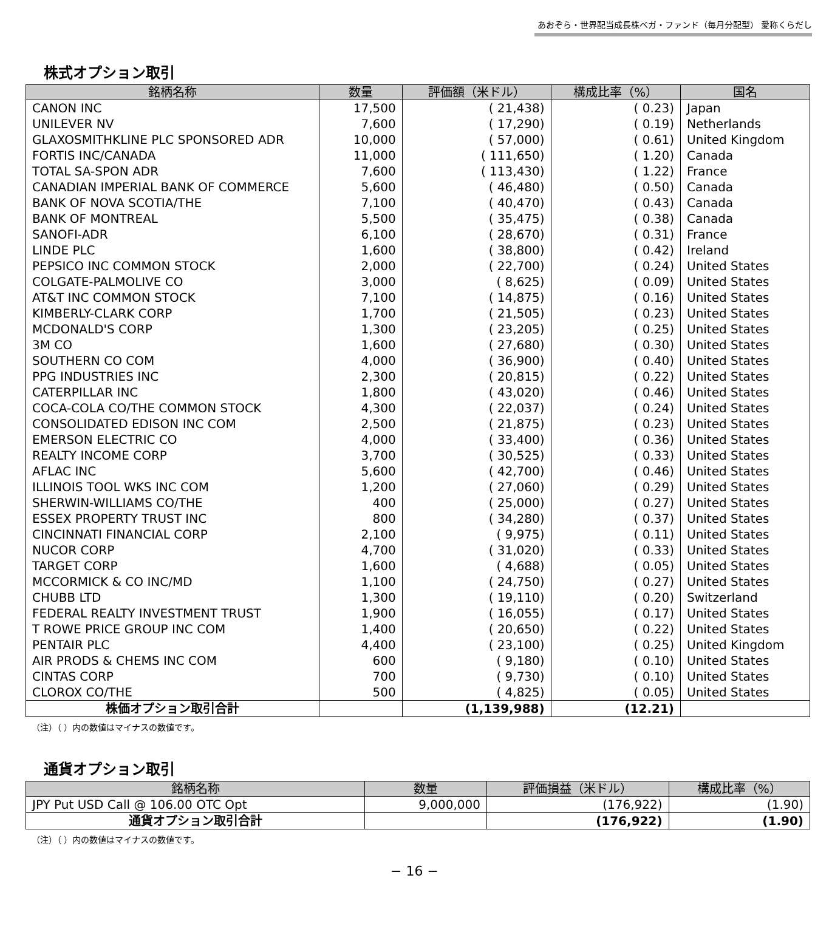あおぞら・世界配当成長株ベガ・ファンド（毎月分配型） 愛称くらだし
株式オプション取引
| 銘柄名称 | 数量 | 評価額（米ドル） | 構成比率（%） | 国名 |
| --- | --- | --- | --- | --- |
| CANON INC | 17,500 | ( 21,438) | ( 0.23) | Japan |
| UNILEVER NV | 7,600 | ( 17,290) | ( 0.19) | Netherlands |
| GLAXOSMITHKLINE PLC SPONSORED ADR | 10,000 | ( 57,000) | ( 0.61) | United Kingdom |
| FORTIS INC/CANADA | 11,000 | ( 111,650) | ( 1.20) | Canada |
| TOTAL SA-SPON ADR | 7,600 | ( 113,430) | ( 1.22) | France |
| CANADIAN IMPERIAL BANK OF COMMERCE | 5,600 | ( 46,480) | ( 0.50) | Canada |
| BANK OF NOVA SCOTIA/THE | 7,100 | ( 40,470) | ( 0.43) | Canada |
| BANK OF MONTREAL | 5,500 | ( 35,475) | ( 0.38) | Canada |
| SANOFI-ADR | 6,100 | ( 28,670) | ( 0.31) | France |
| LINDE PLC | 1,600 | ( 38,800) | ( 0.42) | Ireland |
| PEPSICO INC COMMON STOCK | 2,000 | ( 22,700) | ( 0.24) | United States |
| COLGATE-PALMOLIVE CO | 3,000 | ( 8,625) | ( 0.09) | United States |
| AT&T INC COMMON STOCK | 7,100 | ( 14,875) | ( 0.16) | United States |
| KIMBERLY-CLARK CORP | 1,700 | ( 21,505) | ( 0.23) | United States |
| MCDONALD'S CORP | 1,300 | ( 23,205) | ( 0.25) | United States |
| 3M CO | 1,600 | ( 27,680) | ( 0.30) | United States |
| SOUTHERN CO COM | 4,000 | ( 36,900) | ( 0.40) | United States |
| PPG INDUSTRIES INC | 2,300 | ( 20,815) | ( 0.22) | United States |
| CATERPILLAR INC | 1,800 | ( 43,020) | ( 0.46) | United States |
| COCA-COLA CO/THE COMMON STOCK | 4,300 | ( 22,037) | ( 0.24) | United States |
| CONSOLIDATED EDISON INC COM | 2,500 | ( 21,875) | ( 0.23) | United States |
| EMERSON ELECTRIC CO | 4,000 | ( 33,400) | ( 0.36) | United States |
| REALTY INCOME CORP | 3,700 | ( 30,525) | ( 0.33) | United States |
| AFLAC INC | 5,600 | ( 42,700) | ( 0.46) | United States |
| ILLINOIS TOOL WKS INC COM | 1,200 | ( 27,060) | ( 0.29) | United States |
| SHERWIN-WILLIAMS CO/THE | 400 | ( 25,000) | ( 0.27) | United States |
| ESSEX PROPERTY TRUST INC | 800 | ( 34,280) | ( 0.37) | United States |
| CINCINNATI FINANCIAL CORP | 2,100 | ( 9,975) | ( 0.11) | United States |
| NUCOR CORP | 4,700 | ( 31,020) | ( 0.33) | United States |
| TARGET CORP | 1,600 | ( 4,688) | ( 0.05) | United States |
| MCCORMICK & CO INC/MD | 1,100 | ( 24,750) | ( 0.27) | United States |
| CHUBB LTD | 1,300 | ( 19,110) | ( 0.20) | Switzerland |
| FEDERAL REALTY INVESTMENT TRUST | 1,900 | ( 16,055) | ( 0.17) | United States |
| T ROWE PRICE GROUP INC COM | 1,400 | ( 20,650) | ( 0.22) | United States |
| PENTAIR PLC | 4,400 | ( 23,100) | ( 0.25) | United Kingdom |
| AIR PRODS & CHEMS INC COM | 600 | ( 9,180) | ( 0.10) | United States |
| CINTAS CORP | 700 | ( 9,730) | ( 0.10) | United States |
| CLOROX CO/THE | 500 | ( 4,825) | ( 0.05) | United States |
| 株価オプション取引合計 | | (1,139,988) | (12.21) | |
（注）（ ）内の数値はマイナスの数値です。
通貨オプション取引
| 銘柄名称 | 数量 | 評価損益（米ドル） | 構成比率（%） |
| --- | --- | --- | --- |
| JPY Put USD Call @ 106.00 OTC Opt | 9,000,000 | (176,922) | (1.90) |
| 通貨オプション取引合計 | | (176,922) | (1.90) |
（注）（ ）内の数値はマイナスの数値です。
− 16 −